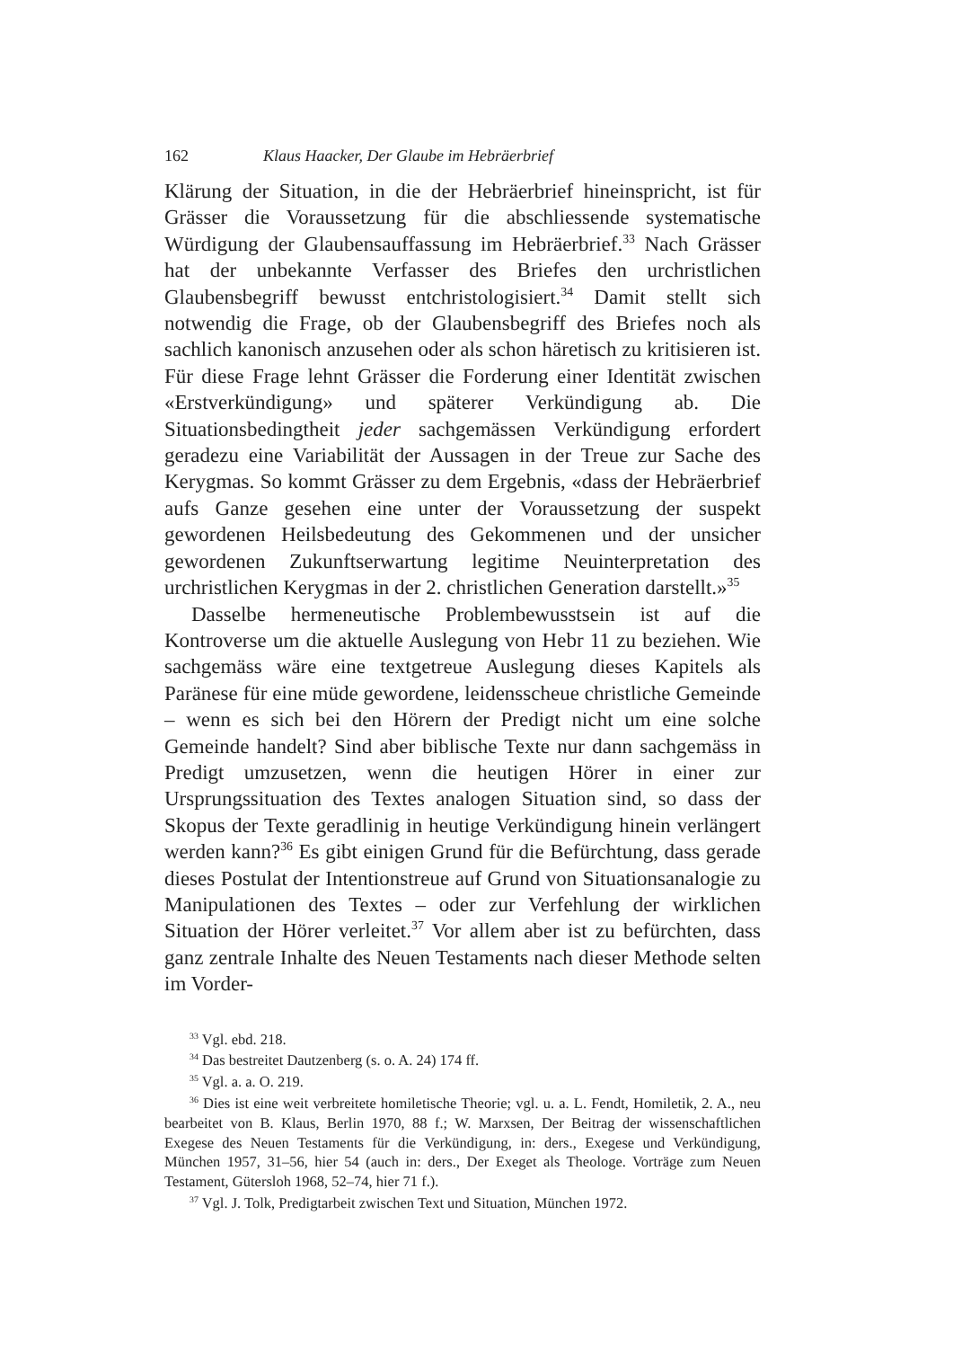162 Klaus Haacker, Der Glaube im Hebräerbrief
Klärung der Situation, in die der Hebräerbrief hineinspricht, ist für Grässer die Voraussetzung für die abschliessende systematische Würdigung der Glaubensauffassung im Hebräerbrief.<sup>33</sup> Nach Grässer hat der unbekannte Verfasser des Briefes den urchristlichen Glaubensbegriff bewusst entchristologisiert.<sup>34</sup> Damit stellt sich notwendig die Frage, ob der Glaubensbegriff des Briefes noch als sachlich kanonisch anzusehen oder als schon häretisch zu kritisieren ist. Für diese Frage lehnt Grässer die Forderung einer Identität zwischen «Erstverkündigung» und späterer Verkündigung ab. Die Situationsbedingtheit jeder sachgemässen Verkündigung erfordert geradezu eine Variabilität der Aussagen in der Treue zur Sache des Kerygmas. So kommt Grässer zu dem Ergebnis, «dass der Hebräerbrief aufs Ganze gesehen eine unter der Voraussetzung der suspekt gewordenen Heilsbedeutung des Gekommenen und der unsicher gewordenen Zukunftserwartung legitime Neuinterpretation des urchristlichen Kerygmas in der 2. christlichen Generation darstellt.»<sup>35</sup>
Dasselbe hermeneutische Problembewusstsein ist auf die Kontroverse um die aktuelle Auslegung von Hebr 11 zu beziehen. Wie sachgemäss wäre eine textgetreue Auslegung dieses Kapitels als Paränese für eine müde gewordene, leidensscheue christliche Gemeinde – wenn es sich bei den Hörern der Predigt nicht um eine solche Gemeinde handelt? Sind aber biblische Texte nur dann sachgemäss in Predigt umzusetzen, wenn die heutigen Hörer in einer zur Ursprungssituation des Textes analogen Situation sind, so dass der Skopus der Texte geradlinig in heutige Verkündigung hinein verlängert werden kann?<sup>36</sup> Es gibt einigen Grund für die Befürchtung, dass gerade dieses Postulat der Intentionstreue auf Grund von Situationsanalogie zu Manipulationen des Textes – oder zur Verfehlung der wirklichen Situation der Hörer verleitet.<sup>37</sup> Vor allem aber ist zu befürchten, dass ganz zentrale Inhalte des Neuen Testaments nach dieser Methode selten im Vorder-
<sup>33</sup> Vgl. ebd. 218.
<sup>34</sup> Das bestreitet Dautzenberg (s. o. A. 24) 174 ff.
<sup>35</sup> Vgl. a. a. O. 219.
<sup>36</sup> Dies ist eine weit verbreitete homiletische Theorie; vgl. u. a. L. Fendt, Homiletik, 2. A., neu bearbeitet von B. Klaus, Berlin 1970, 88 f.; W. Marxsen, Der Beitrag der wissenschaftlichen Exegese des Neuen Testaments für die Verkündigung, in: ders., Exegese und Verkündigung, München 1957, 31–56, hier 54 (auch in: ders., Der Exeget als Theologe. Vorträge zum Neuen Testament, Gütersloh 1968, 52–74, hier 71 f.).
<sup>37</sup> Vgl. J. Tolk, Predigtarbeit zwischen Text und Situation, München 1972.